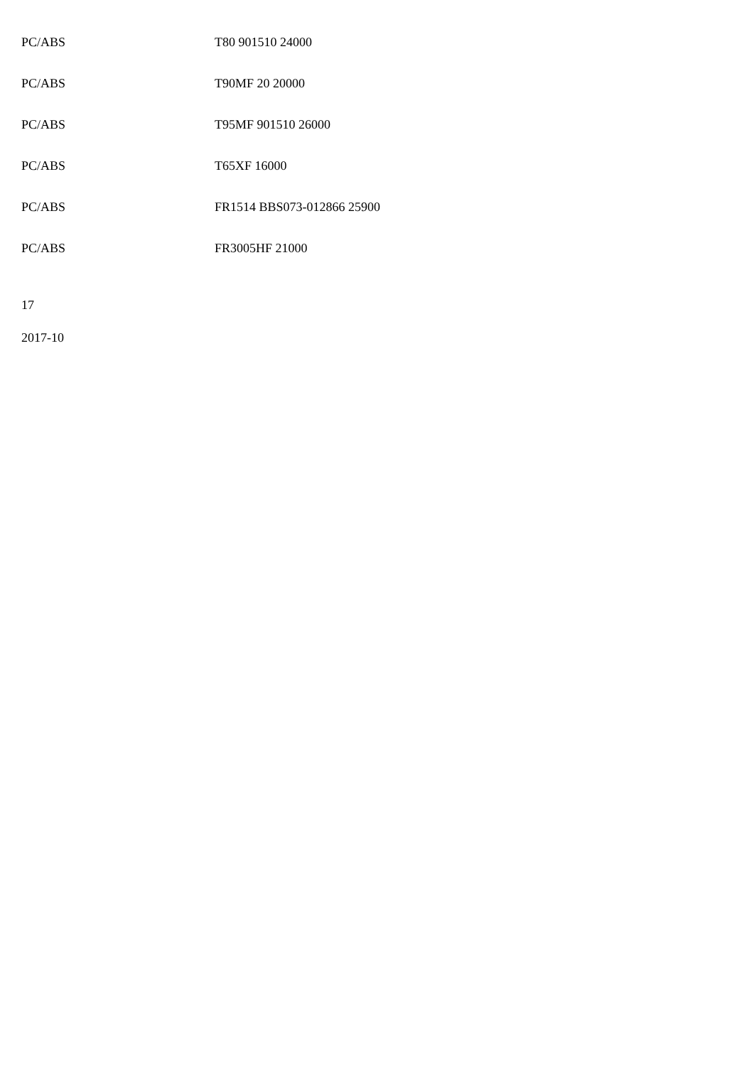| PC/ABS | T80 901510 24000 |
| PC/ABS | T90MF 20 20000 |
| PC/ABS | T95MF 901510 26000 |
| PC/ABS | T65XF 16000 |
| PC/ABS | FR1514 BBS073-012866 25900 |
| PC/ABS | FR3005HF 21000 |
17
2017-10